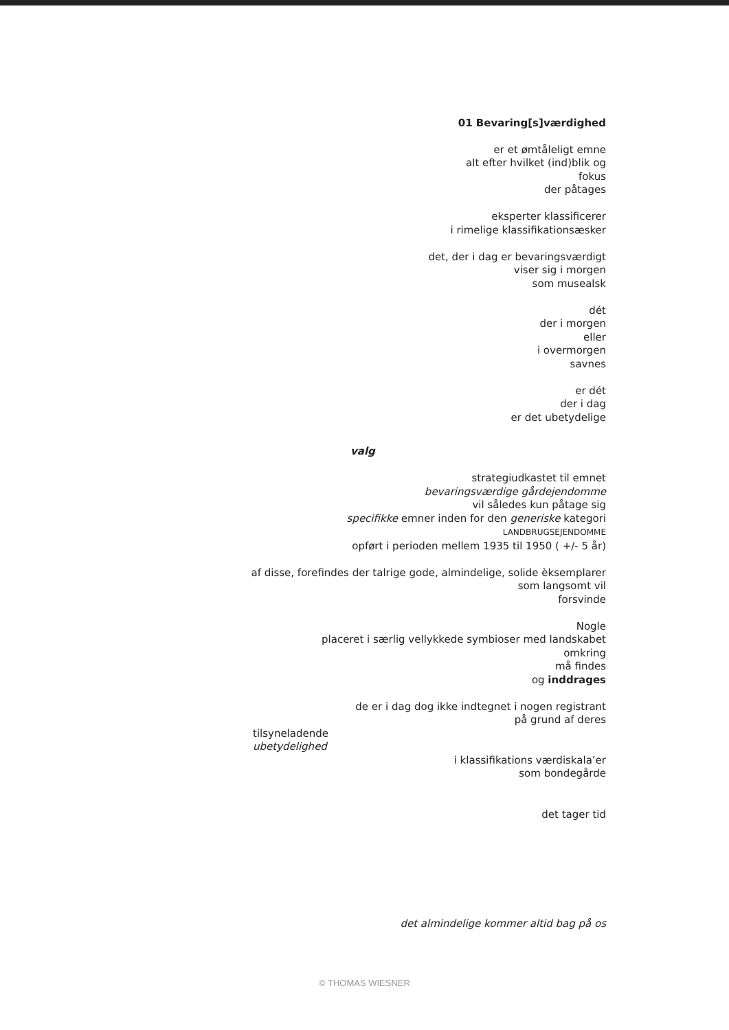01 Bevaring[s]værdighed
er et ømtåleligt emne
alt efter hvilket (ind)blik og
fokus
der påtages
eksperter klassificerer
i rimelige klassifikationsæsker
det, der i dag er bevaringsværdigt
viser sig i morgen
som musealsk
dét
der i morgen
eller
i overmorgen
savnes
er dét
der i dag
er det ubetydelige
valg
strategiudkastet til emnet
bevaringsværdige gårdejendomme
vil således kun påtage sig
specifikke emner inden for den generiske kategori
LANDBRUGSEJENDOMME
opført i perioden mellem 1935 til 1950 ( +/- 5 år)
af disse, forefindes der talrige gode, almindelige, solide èksemplarer
som langsomt vil
forsvinde
Nogle
placeret i særlig vellykkede symbioser med landskabet
omkring
må findes
og inddrages
de er i dag dog ikke indtegnet i nogen registrant
på grund af deres
tilsyneladende
ubetydelighed
i klassifikations værdiskala’er
som bondegårde
det tager tid
det almindelige kommer altid bag på os
© THOMAS WIESNER